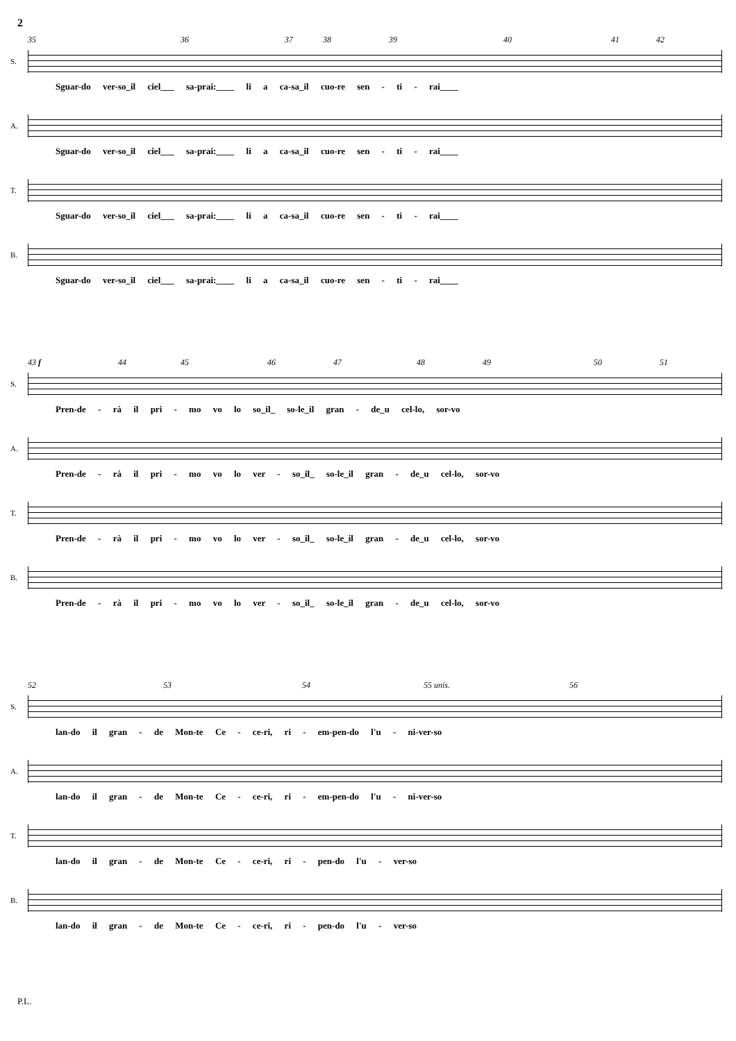2
35 36 37 38 39 40 41 42
S.
Sguar-do ver-so_il ciel___ sa-prai:____ li a ca-sa_il cuo-re sen - ti - rai____
A.
Sguar-do ver-so_il ciel___ sa-prai:____ li a ca-sa_il cuo-re sen - ti - rai____
T.
Sguar-do ver-so_il ciel___ sa-prai:____ li a ca-sa_il cuo-re sen - ti - rai____
B.
Sguar-do ver-so_il ciel___ sa-prai:____ li a ca-sa_il cuo-re sen - ti - rai____
43 f 44 45 46 47 48 49 50 51
S.
Pren-de - rà il pri - mo vo lo so_il_ so-le_il gran - de_u cel-lo, sor-vo
A.
Pren-de - rà il pri - mo vo lo ver - so_il_ so-le_il gran - de_u cel-lo, sor-vo
T.
Pren-de - rà il pri - mo vo lo ver - so_il_ so-le_il gran - de_u cel-lo, sor-vo
B.
Pren-de - rà il pri - mo vo lo ver - so_il_ so-le_il gran - de_u cel-lo, sor-vo
52 53 54 55 unis. 56
S.
lan-do il gran - de Mon-te Ce - ce-ri, ri - em-pen-do l'u - ni-ver-so
A.
lan-do il gran - de Mon-te Ce - ce-ri, ri - em-pen-do l'u - ni-ver-so
T.
lan-do il gran - de Mon-te Ce - ce-ri, ri - pen-do l'u - ver-so
B.
lan-do il gran - de Mon-te Ce - ce-ri, ri - pen-do l'u - ver-so
P.L.